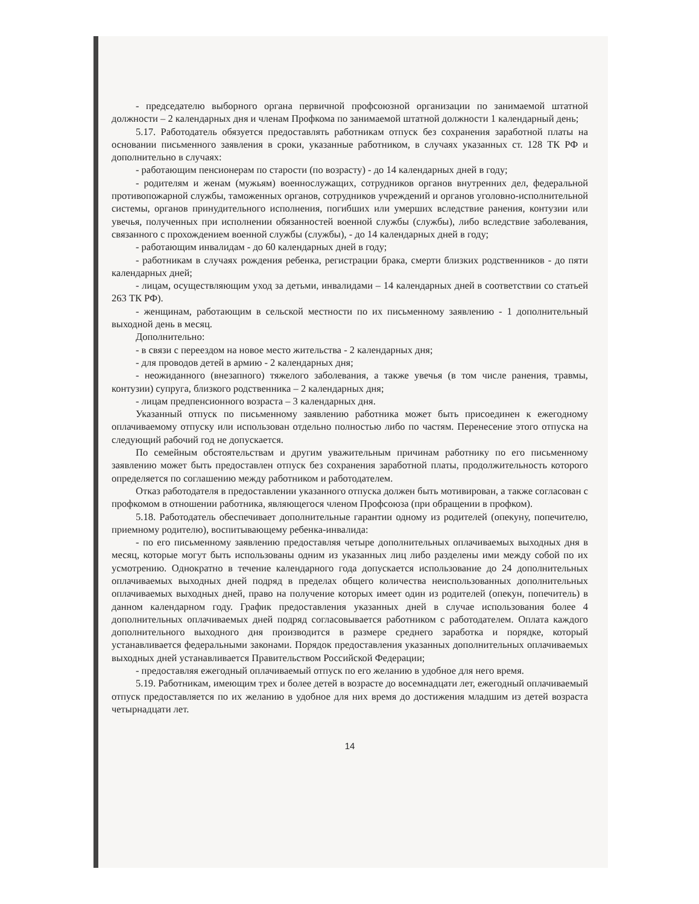- председателю выборного органа первичной профсоюзной организации по занимаемой штатной должности – 2 календарных дня и членам Профкома по занимаемой штатной должности 1 календарный день;
5.17. Работодатель обязуется предоставлять работникам отпуск без сохранения заработной платы на основании письменного заявления в сроки, указанные работником, в случаях указанных ст. 128 ТК РФ и дополнительно в случаях:
- работающим пенсионерам по старости (по возрасту) - до 14 календарных дней в году;
- родителям и женам (мужьям) военнослужащих, сотрудников органов внутренних дел, федеральной противопожарной службы, таможенных органов, сотрудников учреждений и органов уголовно-исполнительной системы, органов принудительного исполнения, погибших или умерших вследствие ранения, контузии или увечья, полученных при исполнении обязанностей военной службы (службы), либо вследствие заболевания, связанного с прохождением военной службы (службы), - до 14 календарных дней в году;
- работающим инвалидам - до 60 календарных дней в году;
- работникам в случаях рождения ребенка, регистрации брака, смерти близких родственников - до пяти календарных дней;
- лицам, осуществляющим уход за детьми, инвалидами – 14 календарных дней в соответствии со статьей 263 ТК РФ).
- женщинам, работающим в сельской местности по их письменному заявлению - 1 дополнительный выходной день в месяц.
Дополнительно:
- в связи с переездом на новое место жительства - 2 календарных дня;
- для проводов детей в армию - 2 календарных дня;
- неожиданного (внезапного) тяжелого заболевания, а также увечья (в том числе ранения, травмы, контузии) супруга, близкого родственника – 2 календарных дня;
- лицам предпенсионного возраста – 3 календарных дня.
Указанный отпуск по письменному заявлению работника может быть присоединен к ежегодному оплачиваемому отпуску или использован отдельно полностью либо по частям. Перенесение этого отпуска на следующий рабочий год не допускается.
По семейным обстоятельствам и другим уважительным причинам работнику по его письменному заявлению может быть предоставлен отпуск без сохранения заработной платы, продолжительность которого определяется по соглашению между работником и работодателем.
Отказ работодателя в предоставлении указанного отпуска должен быть мотивирован, а также согласован с профкомом в отношении работника, являющегося членом Профсоюза (при обращении в профком).
5.18. Работодатель обеспечивает дополнительные гарантии одному из родителей (опекуну, попечителю, приемному родителю), воспитывающему ребенка-инвалида:
- по его письменному заявлению предоставляя четыре дополнительных оплачиваемых выходных дня в месяц, которые могут быть использованы одним из указанных лиц либо разделены ими между собой по их усмотрению. Однократно в течение календарного года допускается использование до 24 дополнительных оплачиваемых выходных дней подряд в пределах общего количества неиспользованных дополнительных оплачиваемых выходных дней, право на получение которых имеет один из родителей (опекун, попечитель) в данном календарном году. График предоставления указанных дней в случае использования более 4 дополнительных оплачиваемых дней подряд согласовывается работником с работодателем. Оплата каждого дополнительного выходного дня производится в размере среднего заработка и порядке, который устанавливается федеральными законами. Порядок предоставления указанных дополнительных оплачиваемых выходных дней устанавливается Правительством Российской Федерации;
- предоставляя ежегодный оплачиваемый отпуск по его желанию в удобное для него время.
5.19. Работникам, имеющим трех и более детей в возрасте до восемнадцати лет, ежегодный оплачиваемый отпуск предоставляется по их желанию в удобное для них время до достижения младшим из детей возраста четырнадцати лет.
14